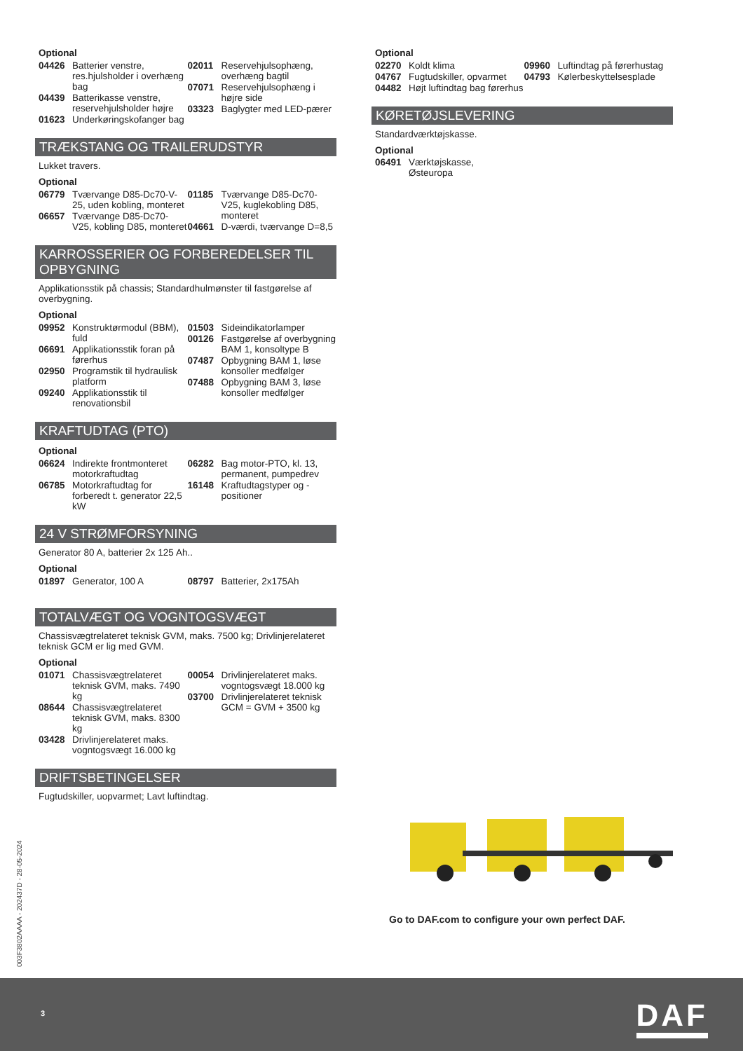Optional
04426 Batterier venstre, res.hjulsholder i overhæng bag
04439 Batterikasse venstre, reservehjulsholder højre
01623 Underkøringskofanger bag
02011 Reservehjulsophæng, overhæng bagtil
07071 Reservehjulsophæng i højre side
03323 Baglygter med LED-pærer
TRÆKSTANG OG TRAILERUDSTYR
Lukket travers.
Optional
06779 Tværvange D85-Dc70-V-25, uden kobling, monteret
06657 Tværvange D85-Dc70-V25, kobling D85, monteret
01185 Tværvange D85-Dc70-V25, kuglekobling D85, monteret
04661 D-værdi, tværvange D=8,5
KARROSSERIER OG FORBEREDELSER TIL OPBYGNING
Applikationsstik på chassis; Standardhulmønster til fastgørelse af overbygning.
Optional
09952 Konstruktørmodul (BBM), fuld
06691 Applikationsstik foran på førerhus
02950 Programstik til hydraulisk platform
09240 Applikationsstik til renovationsbil
01503 Sideindikatorlamper
00126 Fastgørelse af overbygning BAM 1, konsoltype B
07487 Opbygning BAM 1, løse konsoller medfølger
07488 Opbygning BAM 3, løse konsoller medfølger
KRAFTUDTAG (PTO)
Optional
06624 Indirekte frontmonteret motorkraftudtag
06785 Motorkraftudtag for forberedt t. generator 22,5 kW
06282 Bag motor-PTO, kl. 13, permanent, pumpedrev
16148 Kraftudtagstyper og -positioner
24 V STRØMFORSYNING
Generator 80 A, batterier 2x 125 Ah..
Optional
01897 Generator, 100 A
08797 Batterier, 2x175Ah
TOTALVÆGT OG VOGNTOGSVÆGT
Chassisvægtrelateret teknisk GVM, maks. 7500 kg; Drivlinjerelateret teknisk GCM er lig med GVM.
Optional
01071 Chassisvægtrelateret teknisk GVM, maks. 7490 kg
08644 Chassisvægtrelateret teknisk GVM, maks. 8300 kg
03428 Drivlinjerelateret maks. vogntogsvægt 16.000 kg
00054 Drivlinjerelateret maks. vogntogsvægt 18.000 kg
03700 Drivlinjerelateret teknisk GCM = GVM + 3500 kg
DRIFTSBETINGELSER
Fugtudskiller, uopvarmet; Lavt luftindtag.
Optional
02270 Koldt klima
04767 Fugtudskiller, opvarmet
04482 Højt luftindtag bag førerhus
09960 Luftindtag på førerhustag
04793 Kølerbeskyttelsesplade
KØRETØJSLEVERING
Standardværktøjskasse.
Optional
06491 Værktøjskasse,
Østeuropa
Go to DAF.com to configure your own perfect DAF.
003F3802AAAA - 202437D - 28-05-2024
3 DAF